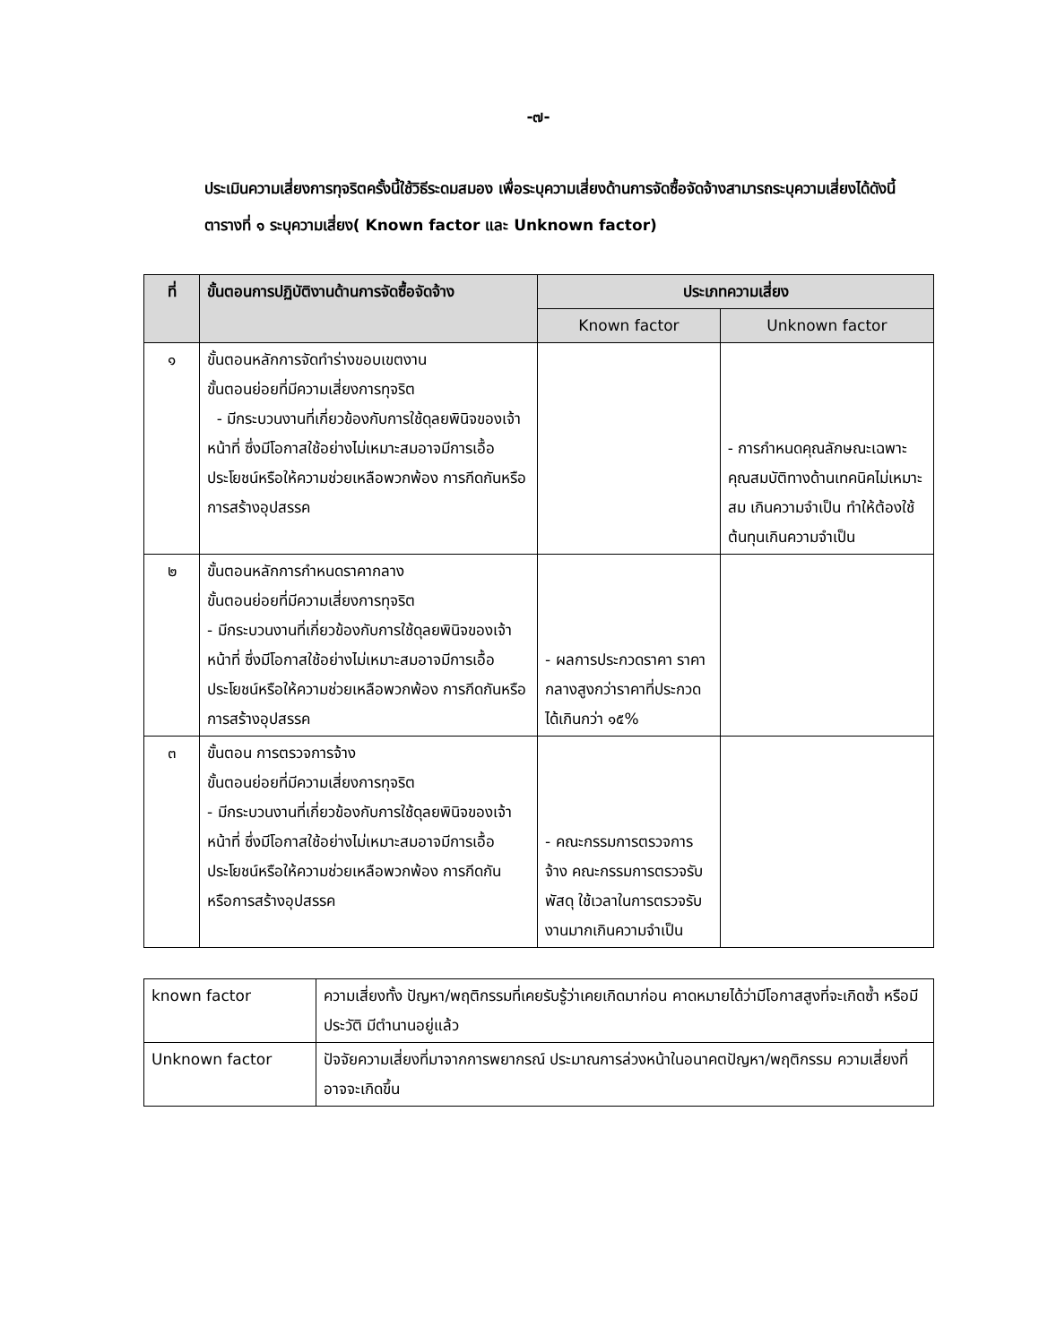-๗-
ประเมินความเสี่ยงการทุจริตครั้งนี้ใช้วิธีระดมสมอง เพื่อระบุความเสี่ยงด้านการจัดซื้อจัดจ้างสามารถระบุความเสี่ยงได้ดังนี้
ตารางที่ ๑ ระบุความเสี่ยง( Known factor และ Unknown factor)
| ที่ | ขั้นตอนการปฏิบัติงานด้านการจัดซื้อจัดจ้าง | ประเภทความเสี่ยง | |
| --- | --- | --- | --- |
| | | Known factor | Unknown factor |
| ๑ | ขั้นตอนหลักการจัดทำร่างขอบเขตงาน ขั้นตอนย่อยที่มีความเสี่ยงการทุจริต - มีกระบวนงานที่เกี่ยวข้องกับการใช้ดุลยพินิจของเจ้าหน้าที่ ซึ่งมีโอกาสใช้อย่างไม่เหมาะสมอาจมีการเอื้อประโยชน์หรือให้ความช่วยเหลือพวกพ้อง การกีดกันหรือการสร้างอุปสรรค | | - การกำหนดคุณลักษณะเฉพาะคุณสมบัติทางด้านเทคนิคไม่เหมาะสม เกินความจำเป็น ทำให้ต้องใช้ต้นทุนเกินความจำเป็น |
| ๒ | ขั้นตอนหลักการกำหนดราคากลาง ขั้นตอนย่อยที่มีความเสี่ยงการทุจริต - มีกระบวนงานที่เกี่ยวข้องกับการใช้ดุลยพินิจของเจ้าหน้าที่ ซึ่งมีโอกาสใช้อย่างไม่เหมาะสมอาจมีการเอื้อประโยชน์หรือให้ความช่วยเหลือพวกพ้อง การกีดกันหรือการสร้างอุปสรรค | - ผลการประกวดราคา ราคากลางสูงกว่าราคาที่ประกวดได้เกินกว่า ๑๕% | |
| ๓ | ขั้นตอน การตรวจการจ้าง ขั้นตอนย่อยที่มีความเสี่ยงการทุจริต - มีกระบวนงานที่เกี่ยวข้องกับการใช้ดุลยพินิจของเจ้าหน้าที่ ซึ่งมีโอกาสใช้อย่างไม่เหมาะสมอาจมีการเอื้อประโยชน์หรือให้ความช่วยเหลือพวกพ้อง การกีดกัน หรือการสร้างอุปสรรค | - คณะกรรมการตรวจการจ้าง คณะกรรมการตรวจรับพัสดุ ใช้เวลาในการตรวจรับงานมากเกินความจำเป็น | |
| known factor | ความเสี่ยงทั้ง ปัญหา/พฤติกรรมที่เคยรับรู้ว่าเคยเกิดมาก่อน คาดหมายได้ว่ามีโอกาสสูงที่จะเกิดซ้ำ หรือมีประวัติ มีตำนานอยู่แล้ว |
| Unknown factor | ปัจจัยความเสี่ยงที่มาจากการพยากรณ์ ประมาณการล่วงหน้าในอนาคตปัญหา/พฤติกรรม ความเสี่ยงที่อาจจะเกิดขึ้น |